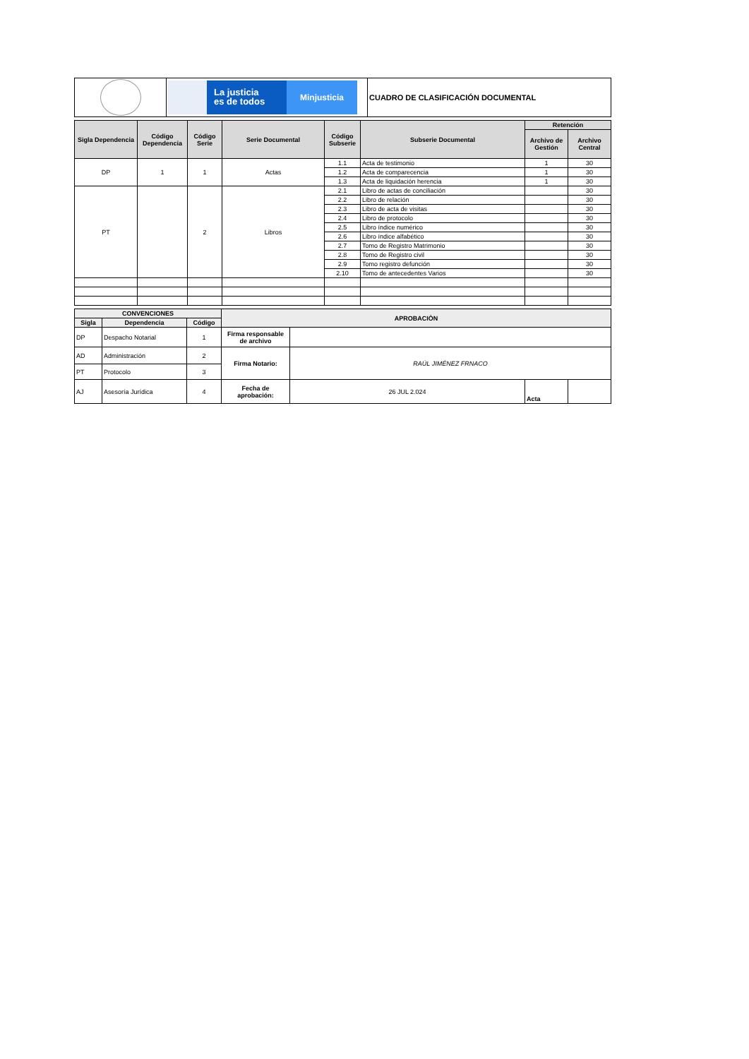| | La justicia es de todos Minjusticia | CUADRO DE CLASIFICACIÓN DOCUMENTAL |
| Sigla Dependencia | Código Dependencia | Código Serie | Serie Documental | Código Subserie | Subserie Documental | Retención | |
| --- | --- | --- | --- | --- | --- | --- | --- |
| | | | | | | Archivo de Gestión | Archivo Central |
| DP | 1 | 1 | Actas | 1.1 | Acta de testimonio | 1 | 30 |
| | | | | 1.2 | Acta de comparecencia | 1 | 30 |
| | | | | 1.3 | Acta de liquidación herencia | 1 | 30 |
| PT | | 2 | Libros | 2.1 | Libro de actas de conciliación | | 30 |
| | | | | 2.2 | Libro de relación | | 30 |
| | | | | 2.3 | Libro de acta de visitas | | 30 |
| | | | | 2.4 | Libro de protocolo | | 30 |
| | | | | 2.5 | Libro índice numérico | | 30 |
| | | | | 2.6 | Libro índice alfabético | | 30 |
| | | | | 2.7 | Tomo de Registro Matrimonio | | 30 |
| | | | | 2.8 | Tomo de Registro civil | | 30 |
| | | | | 2.9 | Tomo registro defunción | | 30 |
| | | | | 2.10 | Tomo de antecedentes Varios | | 30 |
| CONVENCIONES | | | APROBACIÒN | | | |
| --- | --- | --- | --- | --- | --- | --- |
| Sigla | Dependencia | Código | | | | |
| DP | Despacho Notarial | 1 | Firma responsable de archivo | | | |
| AD | Administración | 2 | Firma Notario: | RAÚL JIMÉNEZ FRNACO | | |
| PT | Protocolo | 3 | | | | |
| AJ | Asesoría Jurídica | 4 | Fecha de aprobación: | 26 JUL 2.024 | Acta | |